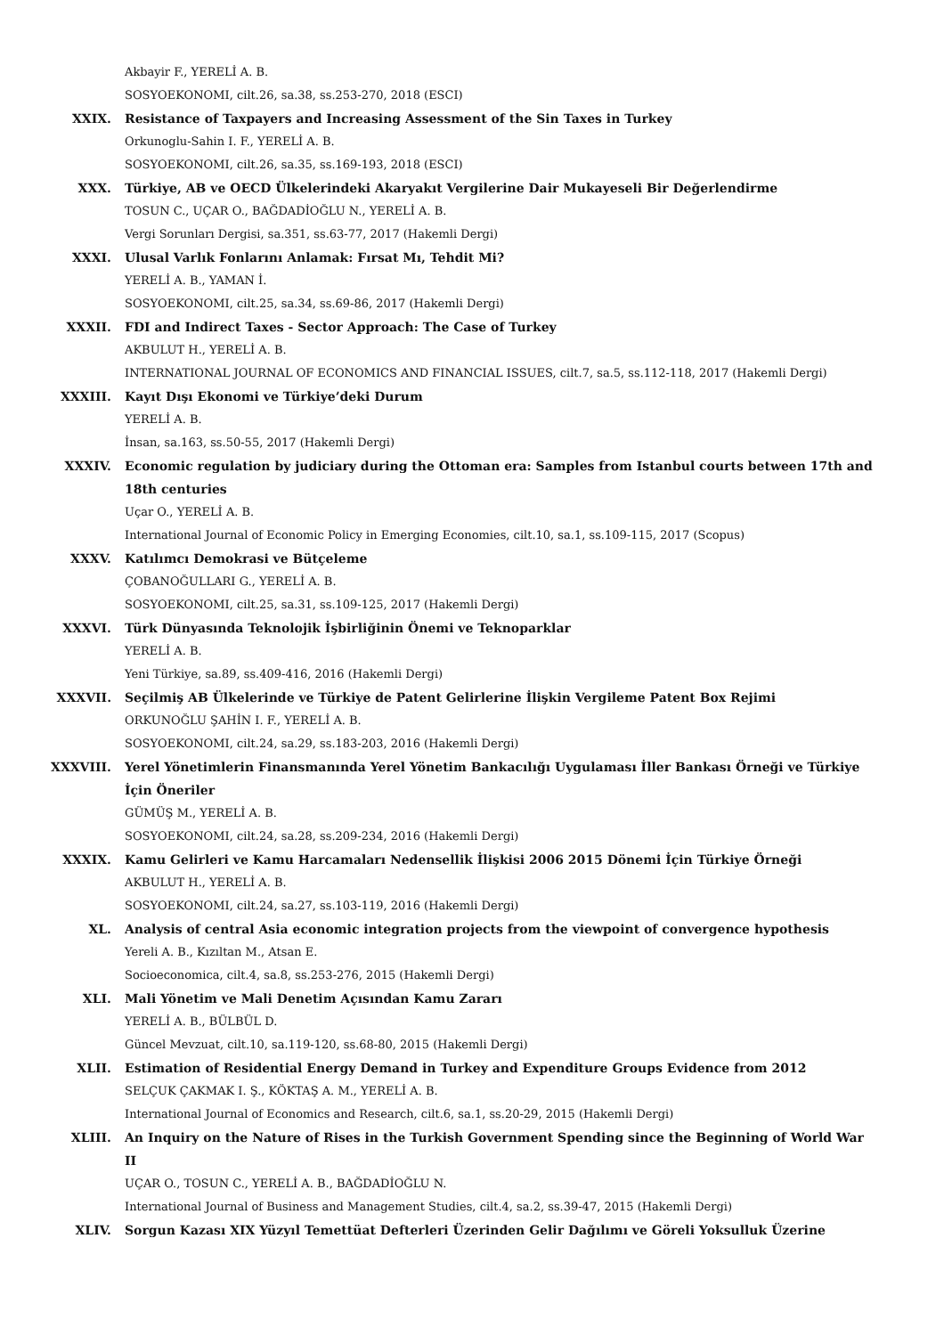Akbayir F., YERELİ A. B.
SOSYOEKONOMI, cilt.26, sa.38, ss.253-270, 2018 (ESCI)
XXIX. Resistance of Taxpayers and Increasing Assessment of the Sin Taxes in Turkey
Orkunoglu-Sahin I. F., YERELİ A. B.
SOSYOEKONOMI, cilt.26, sa.35, ss.169-193, 2018 (ESCI)
XXX. Türkiye, AB ve OECD Ülkelerindeki Akaryakıt Vergilerine Dair Mukayeseli Bir Değerlendirme
TOSUN C., UÇAR O., BAĞDADİOĞLU N., YERELİ A. B.
Vergi Sorunları Dergisi, sa.351, ss.63-77, 2017 (Hakemli Dergi)
XXXI. Ulusal Varlık Fonlarını Anlamak: Fırsat Mı, Tehdit Mi?
YERELİ A. B., YAMAN İ.
SOSYOEKONOMI, cilt.25, sa.34, ss.69-86, 2017 (Hakemli Dergi)
XXXII. FDI and Indirect Taxes - Sector Approach: The Case of Turkey
AKBULUT H., YERELİ A. B.
INTERNATIONAL JOURNAL OF ECONOMICS AND FINANCIAL ISSUES, cilt.7, sa.5, ss.112-118, 2017 (Hakemli Dergi)
XXXIII. Kayıt Dışı Ekonomi ve Türkiye’deki Durum
YERELİ A. B.
İnsan, sa.163, ss.50-55, 2017 (Hakemli Dergi)
XXXIV. Economic regulation by judiciary during the Ottoman era: Samples from Istanbul courts between 17th and 18th centuries
Uçar O., YERELİ A. B.
International Journal of Economic Policy in Emerging Economies, cilt.10, sa.1, ss.109-115, 2017 (Scopus)
XXXV. Katılımcı Demokrasi ve Bütçeleme
ÇOBANOĞULLARI G., YERELİ A. B.
SOSYOEKONOMI, cilt.25, sa.31, ss.109-125, 2017 (Hakemli Dergi)
XXXVI. Türk Dünyasında Teknolojik İşbirliğinin Önemi ve Teknoparklar
YERELİ A. B.
Yeni Türkiye, sa.89, ss.409-416, 2016 (Hakemli Dergi)
XXXVII. Seçilmiş AB Ülkelerinde ve Türkiye de Patent Gelirlerine İlişkin Vergileme Patent Box Rejimi
ORKUNOĞLU ŞAHİN I. F., YERELİ A. B.
SOSYOEKONOMI, cilt.24, sa.29, ss.183-203, 2016 (Hakemli Dergi)
XXXVIII. Yerel Yönetimlerin Finansmanında Yerel Yönetim Bankacılığı Uygulaması İller Bankası Örneği ve Türkiye İçin Öneriler
GÜMÜŞ M., YERELİ A. B.
SOSYOEKONOMI, cilt.24, sa.28, ss.209-234, 2016 (Hakemli Dergi)
XXXIX. Kamu Gelirleri ve Kamu Harcamaları Nedensellik İlişkisi 2006 2015 Dönemi İçin Türkiye Örneği
AKBULUT H., YERELİ A. B.
SOSYOEKONOMI, cilt.24, sa.27, ss.103-119, 2016 (Hakemli Dergi)
XL. Analysis of central Asia economic integration projects from the viewpoint of convergence hypothesis
Yereli A. B., Kızıltan M., Atsan E.
Socioeconomica, cilt.4, sa.8, ss.253-276, 2015 (Hakemli Dergi)
XLI. Mali Yönetim ve Mali Denetim Açısından Kamu Zararı
YERELİ A. B., BÜLBÜL D.
Güncel Mevzuat, cilt.10, sa.119-120, ss.68-80, 2015 (Hakemli Dergi)
XLII. Estimation of Residential Energy Demand in Turkey and Expenditure Groups Evidence from 2012
SELÇUK ÇAKMAK I. Ş., KÖKTAŞ A. M., YERELİ A. B.
International Journal of Economics and Research, cilt.6, sa.1, ss.20-29, 2015 (Hakemli Dergi)
XLIII. An Inquiry on the Nature of Rises in the Turkish Government Spending since the Beginning of World War II
UÇAR O., TOSUN C., YERELİ A. B., BAĞDADİOĞLU N.
International Journal of Business and Management Studies, cilt.4, sa.2, ss.39-47, 2015 (Hakemli Dergi)
XLIV. Sorgun Kazası XIX Yüzyıl Temettüat Defterleri Üzerinden Gelir Dağılımı ve Göreli Yoksulluk Üzerine